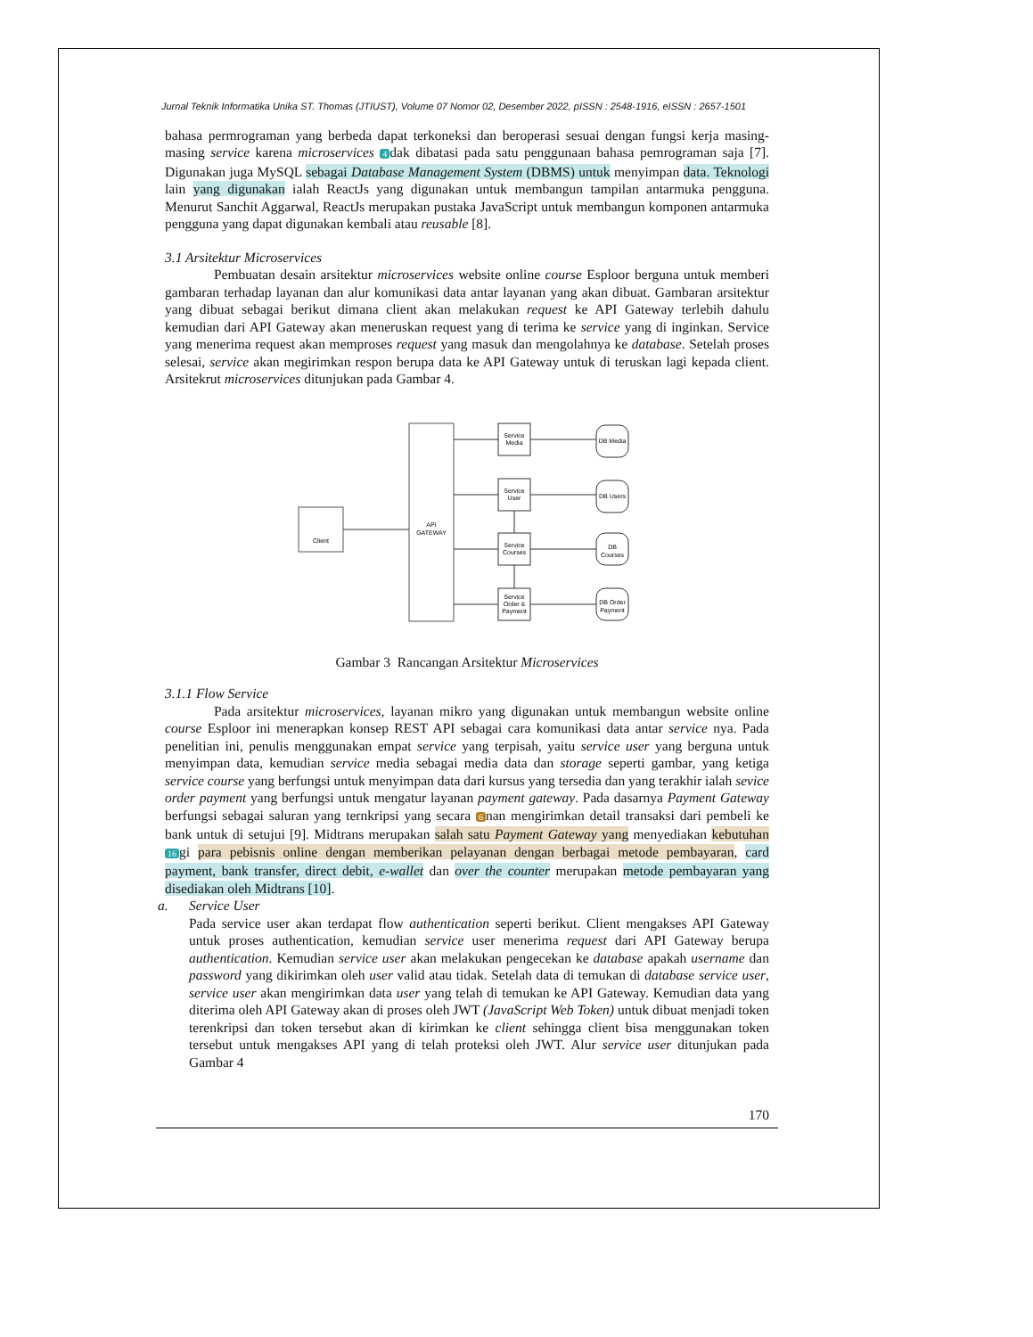Jurnal Teknik Informatika Unika ST. Thomas (JTIUST), Volume 07 Nomor 02, Desember 2022, pISSN : 2548-1916, eISSN : 2657-1501
bahasa permrograman yang berbeda dapat terkoneksi dan beroperasi sesuai dengan fungsi kerja masing-masing service karena microservices 4 dak dibatasi pada satu penggunaan bahasa pemrograman saja [7]. Digunakan juga MySQL sebagai Database Management System (DBMS) untuk menyimpan data. Teknologi lain yang digunakan ialah ReactJs yang digunakan untuk membangun tampilan antarmuka pengguna. Menurut Sanchit Aggarwal, ReactJs merupakan pustaka JavaScript untuk membangun komponen antarmuka pengguna yang dapat digunakan kembali atau reusable [8].
3.1 Arsitektur Microservices
Pembuatan desain arsitektur microservices website online course Esploor berguna untuk memberi gambaran terhadap layanan dan alur komunikasi data antar layanan yang akan dibuat. Gambaran arsitektur yang dibuat sebagai berikut dimana client akan melakukan request ke API Gateway terlebih dahulu kemudian dari API Gateway akan meneruskan request yang di terima ke service yang di inginkan. Service yang menerima request akan memproses request yang masuk dan mengolahnya ke database. Setelah proses selesai, service akan megirimkan respon berupa data ke API Gateway untuk di teruskan lagi kepada client. Arsitekrut microservices ditunjukan pada Gambar 4.
Client
API
GATEWAY
Service
Media
Service
User
Service
Courses
Service
Order &
Payment
DB Media
DB Users
DB
Courses
DB Order
Payment
Gambar 3 Rancangan Arsitektur Microservices
3.1.1 Flow Service
Pada arsitektur microservices, layanan mikro yang digunakan untuk membangun website online course Esploor ini menerapkan konsep REST API sebagai cara komunikasi data antar service nya. Pada penelitian ini, penulis menggunakan empat service yang terpisah, yaitu service user yang berguna untuk menyimpan data, kemudian service media sebagai media data dan storage seperti gambar, yang ketiga service course yang berfungsi untuk menyimpan data dari kursus yang tersedia dan yang terakhir ialah sevice order payment yang berfungsi untuk mengatur layanan payment gateway. Pada dasarnya Payment Gateway berfungsi sebagai saluran yang ternkripsi yang secara 6 nan mengirimkan detail transaksi dari pembeli ke bank untuk di setujui [9]. Midtrans merupakan salah satu Payment Gateway yang menyediakan kebutuhan 16 gi para pebisnis online dengan memberikan pelayanan dengan berbagai metode pembayaran, card payment, bank transfer, direct debit, e-wallet dan over the counter merupakan metode pembayaran yang disediakan oleh Midtrans [10].
a. Service User
Pada service user akan terdapat flow authentication seperti berikut. Client mengakses API Gateway untuk proses authentication, kemudian service user menerima request dari API Gateway berupa authentication. Kemudian service user akan melakukan pengecekan ke database apakah username dan password yang dikirimkan oleh user valid atau tidak. Setelah data di temukan di database service user, service user akan mengirimkan data user yang telah di temukan ke API Gateway. Kemudian data yang diterima oleh API Gateway akan di proses oleh JWT (JavaScript Web Token) untuk dibuat menjadi token terenkripsi dan token tersebut akan di kirimkan ke client sehingga client bisa menggunakan token tersebut untuk mengakses API yang di telah proteksi oleh JWT. Alur service user ditunjukan pada Gambar 4
170